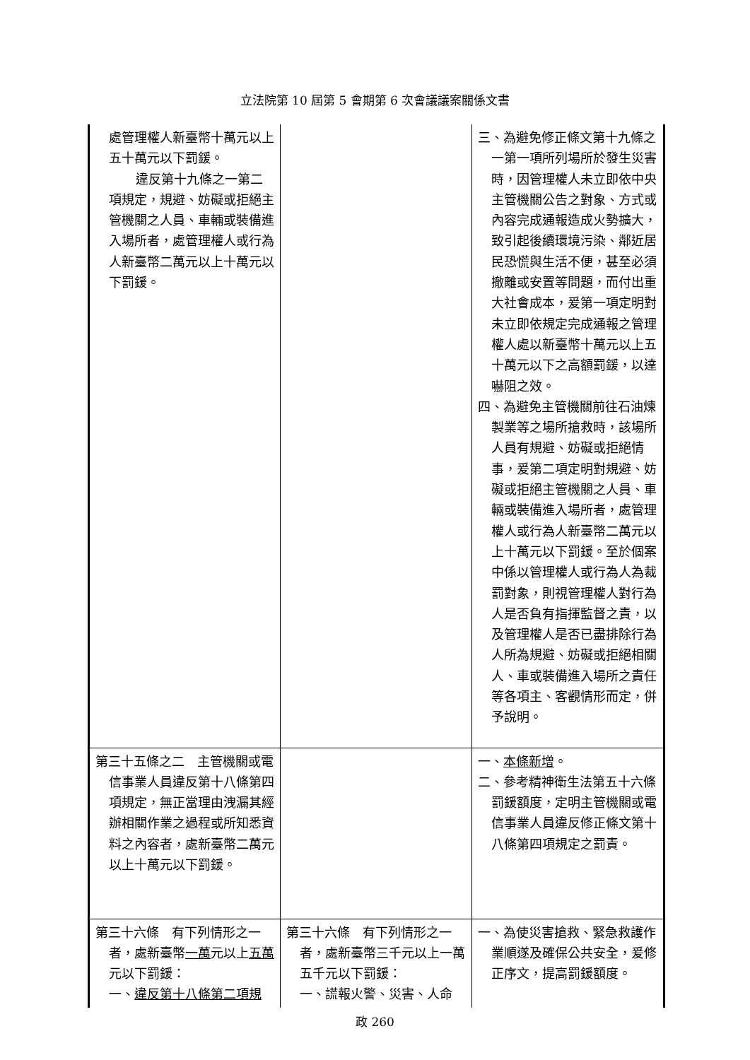立法院第 10 屆第 5 會期第 6 次會議議案關係文書
| 處管理權人新臺幣十萬元以上五十萬元以下罰鍰。 違反第十九條之一第二項規定，規避、妨礙或拒絕主管機關之人員、車輛或裝備進入場所者，處管理權人或行為人新臺幣二萬元以上十萬元以下罰鍰。 | | 三、為避免修正條文第十九條之一第一項所列場所於發生災害時，因管理權人未立即依中央主管機關公告之對象、方式或內容完成通報造成火勢擴大，致引起後續環境污染、鄰近居民恐慌與生活不便，甚至必須撤離或安置等問題，而付出重大社會成本，爰第一項定明對未立即依規定完成通報之管理權人處以新臺幣十萬元以上五十萬元以下之高額罰鍰，以達嚇阻之效。 四、為避免主管機關前往石油煉製業等之場所搶救時，該場所人員有規避、妨礙或拒絕情事，爰第二項定明對規避、妨礙或拒絕主管機關之人員、車輛或裝備進入場所者，處管理權人或行為人新臺幣二萬元以上十萬元以下罰鍰。至於個案中係以管理權人或行為人為裁罰對象，則視管理權人對行為人是否負有指揮監督之責，以及管理權人是否已盡排除行為人所為規避、妨礙或拒絕相關人、車或裝備進入場所之責任等各項主、客觀情形而定，併予說明。 |
| 第三十五條之二 主管機關或電信事業人員違反第十八條第四項規定，無正當理由洩漏其經辦相關作業之過程或所知悉資料之內容者，處新臺幣二萬元以上十萬元以下罰鍰。 | | 一、 本條新增 。 二、參考精神衛生法第五十六條罰鍰額度，定明主管機關或電信事業人員違反修正條文第十八條第四項規定之罰責。 |
| 第三十六條 有下列情形之一者，處新臺幣 一萬 元以上 五萬 元以下罰鍰： 一、 違反第十八條第二項規 | 第三十六條 有下列情形之一者，處新臺幣三千元以上一萬五千元以下罰鍰： 一、謊報火警、災害、人命 | 一、為使災害搶救、緊急救護作業順遂及確保公共安全，爰修正序文，提高罰鍰額度。 |
政 260